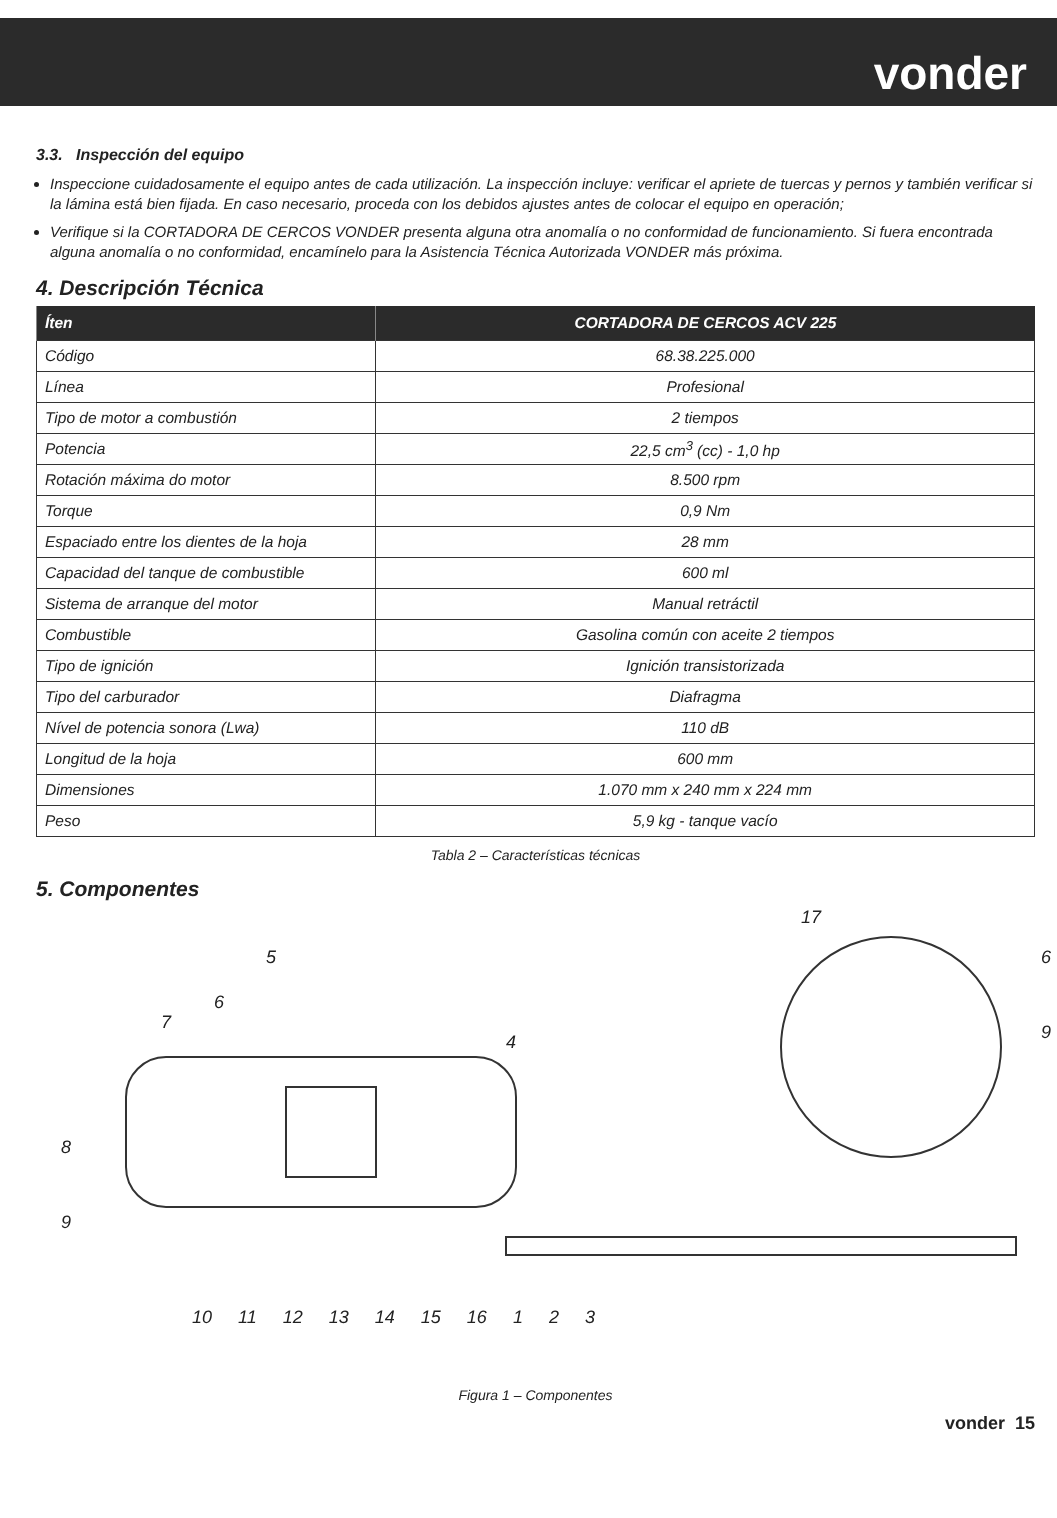vonder
3.3. Inspección del equipo
Inspeccione cuidadosamente el equipo antes de cada utilización. La inspección incluye: verificar el apriete de tuercas y pernos y también verificar si la lámina está bien fijada. En caso necesario, proceda con los debidos ajustes antes de colocar el equipo en operación;
Verifique si la CORTADORA DE CERCOS VONDER presenta alguna otra anomalía o no conformidad de funcionamiento. Si fuera encontrada alguna anomalía o no conformidad, encamínelo para la Asistencia Técnica Autorizada VONDER más próxima.
4. Descripción Técnica
| Íten | CORTADORA DE CERCOS ACV 225 |
| --- | --- |
| Código | 68.38.225.000 |
| Línea | Profesional |
| Tipo de motor a combustión | 2 tiempos |
| Potencia | 22,5 cm<sup>3</sup> (cc) - 1,0 hp |
| Rotación máxima do motor | 8.500 rpm |
| Torque | 0,9 Nm |
| Espaciado entre los dientes de la hoja | 28 mm |
| Capacidad del tanque de combustible | 600 ml |
| Sistema de arranque del motor | Manual retráctil |
| Combustible | Gasolina común con aceite 2 tiempos |
| Tipo de ignición | Ignición transistorizada |
| Tipo del carburador | Diafragma |
| Nível de potencia sonora (Lwa) | 110 dB |
| Longitud de la hoja | 600 mm |
| Dimensiones | 1.070 mm x 240 mm x 224 mm |
| Peso | 5,9 kg - tanque vacío |
Tabla 2 – Características técnicas
5. Componentes
17
6
9
5
6
7
4
8
9
10 11 12 13 14 15 16 1 2 3
Figura 1 – Componentes
vonder 15